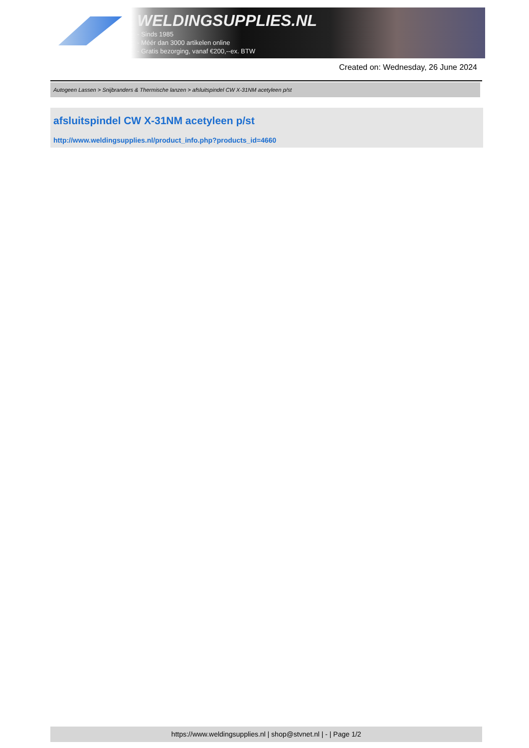WELDINGSUPPLIES.NL
- Sinds 1985
- Méér dan 3000 artikelen online
- Gratis bezorging, vanaf €200,--ex. BTW
Created on: Wednesday, 26 June 2024
Autogeen Lassen > Snijbranders & Thermische lanzen > afsluitspindel CW X-31NM acetyleen p/st
afsluitspindel CW X-31NM acetyleen p/st
http://www.weldingsupplies.nl/product_info.php?products_id=4660
https://www.weldingsupplies.nl | shop@stvnet.nl | - | Page 1/2